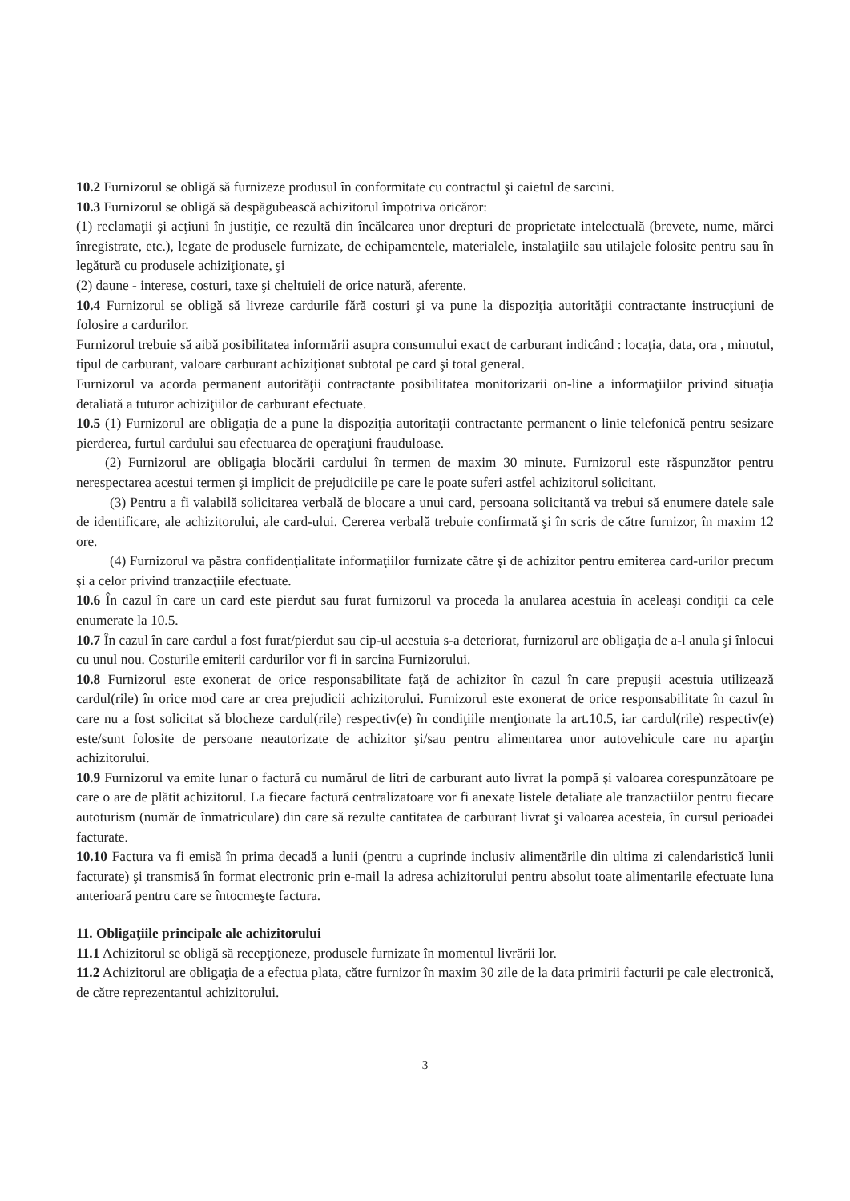10.2 Furnizorul se obligă să furnizeze produsul în conformitate cu contractul şi caietul de sarcini.
10.3 Furnizorul se obligă să despăgubească achizitorul împotriva oricăror:
(1) reclamaţii şi acţiuni în justiţie, ce rezultă din încălcarea unor drepturi de proprietate intelectuală (brevete, nume, mărci înregistrate, etc.), legate de produsele furnizate, de echipamentele, materialele, instalaţiile sau utilajele folosite pentru sau în legătură cu produsele achiziţionate, şi
(2) daune - interese, costuri, taxe şi cheltuieli de orice natură, aferente.
10.4 Furnizorul se obligă să livreze cardurile fără costuri şi va pune la dispoziţia autorităţii contractante instrucţiuni de folosire a cardurilor.
Furnizorul trebuie să aibă posibilitatea informării asupra consumului exact de carburant indicând : locaţia, data, ora , minutul, tipul de carburant, valoare carburant achiziţionat subtotal pe card şi total general.
Furnizorul va acorda permanent autorităţii contractante posibilitatea monitorizarii on-line a informaţiilor privind situaţia detaliată a tuturor achiziţiilor de carburant efectuate.
10.5 (1) Furnizorul are obligaţia de a pune la dispoziţia autoritaţii contractante permanent o linie telefonică pentru sesizare pierderea, furtul cardului sau efectuarea de operaţiuni frauduloase.
(2) Furnizorul are obligaţia blocării cardului în termen de maxim 30 minute. Furnizorul este răspunzător pentru nerespectarea acestui termen şi implicit de prejudiciile pe care le poate suferi astfel achizitorul solicitant.
(3) Pentru a fi valabilă solicitarea verbală de blocare a unui card, persoana solicitantă va trebui să enumere datele sale de identificare, ale achizitorului, ale card-ului. Cererea verbală trebuie confirmată şi în scris de către furnizor, în maxim 12 ore.
(4) Furnizorul va păstra confidenţialitate informaţiilor furnizate către şi de achizitor pentru emiterea card-urilor precum şi a celor privind tranzacţiile efectuate.
10.6 În cazul în care un card este pierdut sau furat furnizorul va proceda la anularea acestuia în aceleaşi condiţii ca cele enumerate la 10.5.
10.7 În cazul în care cardul a fost furat/pierdut sau cip-ul acestuia s-a deteriorat, furnizorul are obligaţia de a-l anula şi înlocui cu unul nou. Costurile emiterii cardurilor vor fi in sarcina Furnizorului.
10.8 Furnizorul este exonerat de orice responsabilitate faţă de achizitor în cazul în care prepuşii acestuia utilizează cardul(rile) în orice mod care ar crea prejudicii achizitorului. Furnizorul este exonerat de orice responsabilitate în cazul în care nu a fost solicitat să blocheze cardul(rile) respectiv(e) în condiţiile menţionate la art.10.5, iar cardul(rile) respectiv(e) este/sunt folosite de persoane neautorizate de achizitor şi/sau pentru alimentarea unor autovehicule care nu aparţin achizitorului.
10.9 Furnizorul va emite lunar o factură cu numărul de litri de carburant auto livrat la pompă şi valoarea corespunzătoare pe care o are de plătit achizitorul. La fiecare factură centralizatoare vor fi anexate listele detaliate ale tranzactiilor pentru fiecare autoturism (număr de înmatriculare) din care să rezulte cantitatea de carburant livrat şi valoarea acesteia, în cursul perioadei facturate.
10.10 Factura va fi emisă în prima decadă a lunii (pentru a cuprinde inclusiv alimentările din ultima zi calendaristică lunii facturate) şi transmisă în format electronic prin e-mail la adresa achizitorului pentru absolut toate alimentarile efectuate luna anterioară pentru care se întocmeşte factura.
11. Obligaţiile principale ale achizitorului
11.1 Achizitorul se obligă să recepţioneze, produsele furnizate în momentul livrării lor.
11.2 Achizitorul are obligaţia de a efectua plata, către furnizor în maxim 30 zile de la data primirii facturii pe cale electronică, de către reprezentantul achizitorului.
3